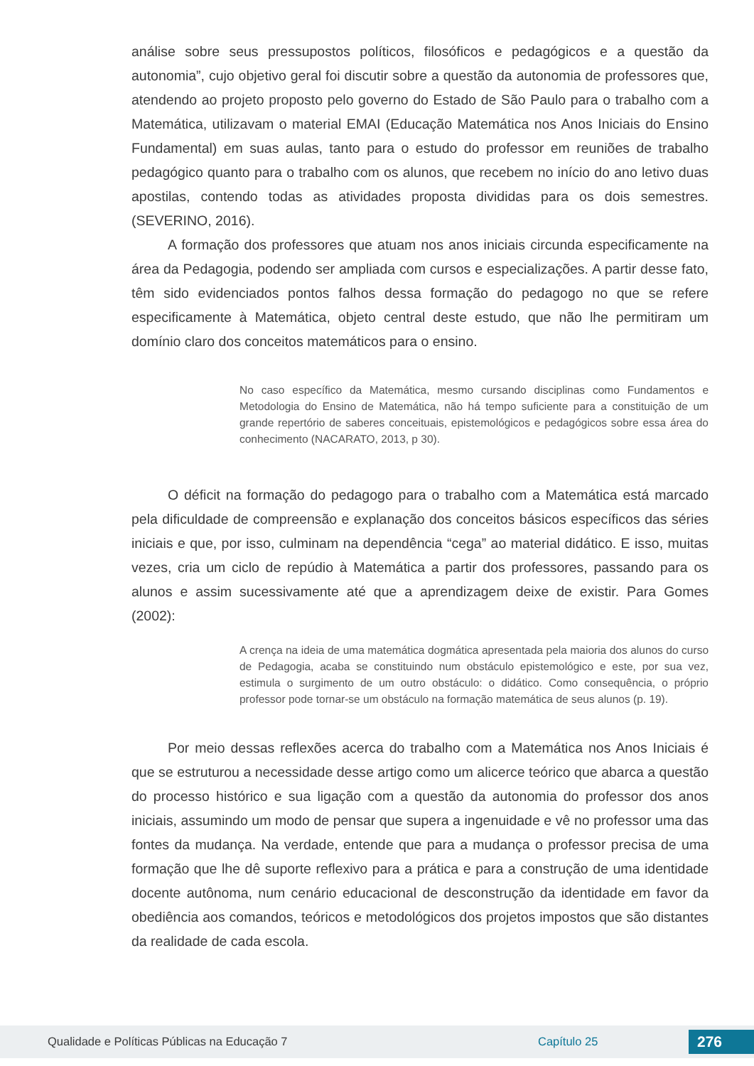análise sobre seus pressupostos políticos, filosóficos e pedagógicos e a questão da autonomia”, cujo objetivo geral foi discutir sobre a questão da autonomia de professores que, atendendo ao projeto proposto pelo governo do Estado de São Paulo para o trabalho com a Matemática, utilizavam o material EMAI (Educação Matemática nos Anos Iniciais do Ensino Fundamental) em suas aulas, tanto para o estudo do professor em reuniões de trabalho pedagógico quanto para o trabalho com os alunos, que recebem no início do ano letivo duas apostilas, contendo todas as atividades proposta divididas para os dois semestres. (SEVERINO, 2016).
A formação dos professores que atuam nos anos iniciais circunda especificamente na área da Pedagogia, podendo ser ampliada com cursos e especializações. A partir desse fato, têm sido evidenciados pontos falhos dessa formação do pedagogo no que se refere especificamente à Matemática, objeto central deste estudo, que não lhe permitiram um domínio claro dos conceitos matemáticos para o ensino.
No caso específico da Matemática, mesmo cursando disciplinas como Fundamentos e Metodologia do Ensino de Matemática, não há tempo suficiente para a constituição de um grande repertório de saberes conceituais, epistemológicos e pedagógicos sobre essa área do conhecimento (NACARATO, 2013, p 30).
O déficit na formação do pedagogo para o trabalho com a Matemática está marcado pela dificuldade de compreensão e explanação dos conceitos básicos específicos das séries iniciais e que, por isso, culminam na dependência “cega” ao material didático. E isso, muitas vezes, cria um ciclo de repúdio à Matemática a partir dos professores, passando para os alunos e assim sucessivamente até que a aprendizagem deixe de existir. Para Gomes (2002):
A crença na ideia de uma matemática dogmática apresentada pela maioria dos alunos do curso de Pedagogia, acaba se constituindo num obstáculo epistemológico e este, por sua vez, estimula o surgimento de um outro obstáculo: o didático. Como consequência, o próprio professor pode tornar-se um obstáculo na formação matemática de seus alunos (p. 19).
Por meio dessas reflexões acerca do trabalho com a Matemática nos Anos Iniciais é que se estruturou a necessidade desse artigo como um alicerce teórico que abarca a questão do processo histórico e sua ligação com a questão da autonomia do professor dos anos iniciais, assumindo um modo de pensar que supera a ingenuidade e vê no professor uma das fontes da mudança. Na verdade, entende que para a mudança o professor precisa de uma formação que lhe dê suporte reflexivo para a prática e para a construção de uma identidade docente autônoma, num cenário educacional de desconstrução da identidade em favor da obediência aos comandos, teóricos e metodológicos dos projetos impostos que são distantes da realidade de cada escola.
Qualidade e Políticas Públicas na Educação 7 Capítulo 25 276